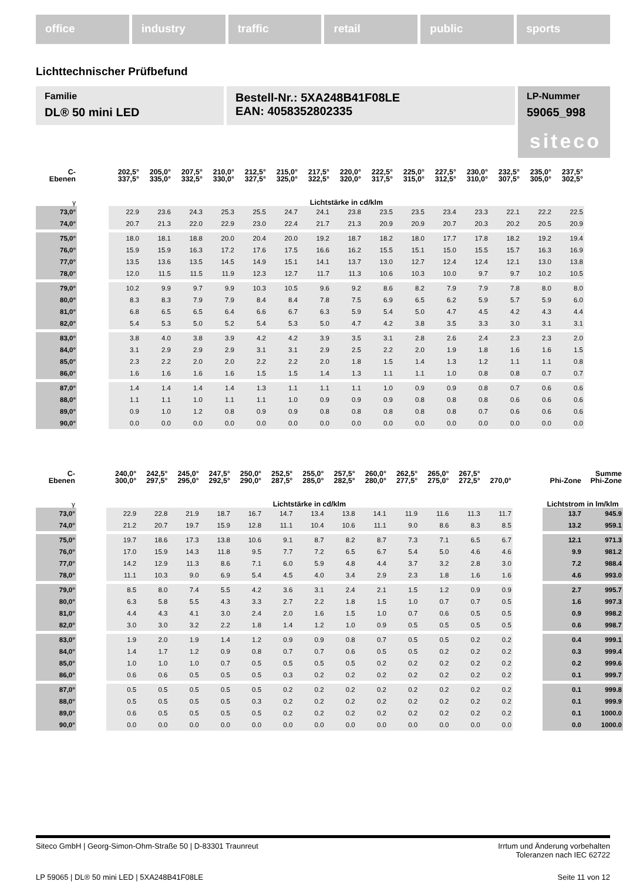office industry traffic retail public sports
Lichttechnischer Prüfbefund
Familie
DL® 50 mini LED
Bestell-Nr.: 5XA248B41F08LE
EAN: 4058352802335
LP-Nummer
59065_998
siteco
| C- Ebenen | | 202,5° 337,5° | 205,0° 335,0° | 207,5° 332,5° | 210,0° 330,0° | 212,5° 327,5° | 215,0° 325,0° | 217,5° 322,5° | 220,0° 320,0° | 222,5° 317,5° | 225,0° 315,0° | 227,5° 312,5° | 230,0° 310,0° | 232,5° 307,5° | 235,0° 305,0° | 237,5° 302,5° |
| --- | --- | --- | --- | --- | --- | --- | --- | --- | --- | --- | --- | --- | --- | --- | --- | --- |
| γ | | Lichtstärke in cd/klm | | | | | | | | | | | | | | |
| 73,0° | | 22.9 | 23.6 | 24.3 | 25.3 | 25.5 | 24.7 | 24.1 | 23.8 | 23.5 | 23.5 | 23.4 | 23.3 | 22.1 | 22.2 | 22.5 |
| 74,0° | | 20.7 | 21.3 | 22.0 | 22.9 | 23.0 | 22.4 | 21.7 | 21.3 | 20.9 | 20.9 | 20.7 | 20.3 | 20.2 | 20.5 | 20.9 |
| 75,0° | | 18.0 | 18.1 | 18.8 | 20.0 | 20.4 | 20.0 | 19.2 | 18.7 | 18.2 | 18.0 | 17.7 | 17.8 | 18.2 | 19.2 | 19.4 |
| 76,0° | | 15.9 | 15.9 | 16.3 | 17.2 | 17.6 | 17.5 | 16.6 | 16.2 | 15.5 | 15.1 | 15.0 | 15.5 | 15.7 | 16.3 | 16.9 |
| 77,0° | | 13.5 | 13.6 | 13.5 | 14.5 | 14.9 | 15.1 | 14.1 | 13.7 | 13.0 | 12.7 | 12.4 | 12.4 | 12.1 | 13.0 | 13.8 |
| 78,0° | | 12.0 | 11.5 | 11.5 | 11.9 | 12.3 | 12.7 | 11.7 | 11.3 | 10.6 | 10.3 | 10.0 | 9.7 | 9.7 | 10.2 | 10.5 |
| 79,0° | | 10.2 | 9.9 | 9.7 | 9.9 | 10.3 | 10.5 | 9.6 | 9.2 | 8.6 | 8.2 | 7.9 | 7.9 | 7.8 | 8.0 | 8.0 |
| 80,0° | | 8.3 | 8.3 | 7.9 | 7.9 | 8.4 | 8.4 | 7.8 | 7.5 | 6.9 | 6.5 | 6.2 | 5.9 | 5.7 | 5.9 | 6.0 |
| 81,0° | | 6.8 | 6.5 | 6.5 | 6.4 | 6.6 | 6.7 | 6.3 | 5.9 | 5.4 | 5.0 | 4.7 | 4.5 | 4.2 | 4.3 | 4.4 |
| 82,0° | | 5.4 | 5.3 | 5.0 | 5.2 | 5.4 | 5.3 | 5.0 | 4.7 | 4.2 | 3.8 | 3.5 | 3.3 | 3.0 | 3.1 | 3.1 |
| 83,0° | | 3.8 | 4.0 | 3.8 | 3.9 | 4.2 | 4.2 | 3.9 | 3.5 | 3.1 | 2.8 | 2.6 | 2.4 | 2.3 | 2.3 | 2.0 |
| 84,0° | | 3.1 | 2.9 | 2.9 | 2.9 | 3.1 | 3.1 | 2.9 | 2.5 | 2.2 | 2.0 | 1.9 | 1.8 | 1.6 | 1.6 | 1.5 |
| 85,0° | | 2.3 | 2.2 | 2.0 | 2.0 | 2.2 | 2.2 | 2.0 | 1.8 | 1.5 | 1.4 | 1.3 | 1.2 | 1.1 | 1.1 | 0.8 |
| 86,0° | | 1.6 | 1.6 | 1.6 | 1.6 | 1.5 | 1.5 | 1.4 | 1.3 | 1.1 | 1.1 | 1.0 | 0.8 | 0.8 | 0.7 | 0.7 |
| 87,0° | | 1.4 | 1.4 | 1.4 | 1.4 | 1.3 | 1.1 | 1.1 | 1.1 | 1.0 | 0.9 | 0.9 | 0.8 | 0.7 | 0.6 | 0.6 |
| 88,0° | | 1.1 | 1.1 | 1.0 | 1.1 | 1.1 | 1.0 | 0.9 | 0.9 | 0.9 | 0.8 | 0.8 | 0.8 | 0.6 | 0.6 | 0.6 |
| 89,0° | | 0.9 | 1.0 | 1.2 | 0.8 | 0.9 | 0.9 | 0.8 | 0.8 | 0.8 | 0.8 | 0.8 | 0.7 | 0.6 | 0.6 | 0.6 |
| 90,0° | | 0.0 | 0.0 | 0.0 | 0.0 | 0.0 | 0.0 | 0.0 | 0.0 | 0.0 | 0.0 | 0.0 | 0.0 | 0.0 | 0.0 | 0.0 |
| C- Ebenen | | 240,0° 300,0° | 242,5° 297,5° | 245,0° 295,0° | 247,5° 292,5° | 250,0° 290,0° | 252,5° 287,5° | 255,0° 285,0° | 257,5° 282,5° | 260,0° 280,0° | 262,5° 277,5° | 265,0° 275,0° | 267,5° 272,5° | 270,0° | | Phi-Zone | Summe Phi-Zone |
| --- | --- | --- | --- | --- | --- | --- | --- | --- | --- | --- | --- | --- | --- | --- | --- | --- | --- |
| γ | | Lichtstärke in cd/klm | | | | | | | | | | | | | | Lichtstrom in lm/klm | |
| 73,0° | | 22.9 | 22.8 | 21.9 | 18.7 | 16.7 | 14.7 | 13.4 | 13.8 | 14.1 | 11.9 | 11.6 | 11.3 | 11.7 | | 13.7 | 945.9 |
| 74,0° | | 21.2 | 20.7 | 19.7 | 15.9 | 12.8 | 11.1 | 10.4 | 10.6 | 11.1 | 9.0 | 8.6 | 8.3 | 8.5 | | 13.2 | 959.1 |
| 75,0° | | 19.7 | 18.6 | 17.3 | 13.8 | 10.6 | 9.1 | 8.7 | 8.2 | 8.7 | 7.3 | 7.1 | 6.5 | 6.7 | | 12.1 | 971.3 |
| 76,0° | | 17.0 | 15.9 | 14.3 | 11.8 | 9.5 | 7.7 | 7.2 | 6.5 | 6.7 | 5.4 | 5.0 | 4.6 | 4.6 | | 9.9 | 981.2 |
| 77,0° | | 14.2 | 12.9 | 11.3 | 8.6 | 7.1 | 6.0 | 5.9 | 4.8 | 4.4 | 3.7 | 3.2 | 2.8 | 3.0 | | 7.2 | 988.4 |
| 78,0° | | 11.1 | 10.3 | 9.0 | 6.9 | 5.4 | 4.5 | 4.0 | 3.4 | 2.9 | 2.3 | 1.8 | 1.6 | 1.6 | | 4.6 | 993.0 |
| 79,0° | | 8.5 | 8.0 | 7.4 | 5.5 | 4.2 | 3.6 | 3.1 | 2.4 | 2.1 | 1.5 | 1.2 | 0.9 | 0.9 | | 2.7 | 995.7 |
| 80,0° | | 6.3 | 5.8 | 5.5 | 4.3 | 3.3 | 2.7 | 2.2 | 1.8 | 1.5 | 1.0 | 0.7 | 0.7 | 0.5 | | 1.6 | 997.3 |
| 81,0° | | 4.4 | 4.3 | 4.1 | 3.0 | 2.4 | 2.0 | 1.6 | 1.5 | 1.0 | 0.7 | 0.6 | 0.5 | 0.5 | | 0.9 | 998.2 |
| 82,0° | | 3.0 | 3.0 | 3.2 | 2.2 | 1.8 | 1.4 | 1.2 | 1.0 | 0.9 | 0.5 | 0.5 | 0.5 | 0.5 | | 0.6 | 998.7 |
| 83,0° | | 1.9 | 2.0 | 1.9 | 1.4 | 1.2 | 0.9 | 0.9 | 0.8 | 0.7 | 0.5 | 0.5 | 0.2 | 0.2 | | 0.4 | 999.1 |
| 84,0° | | 1.4 | 1.7 | 1.2 | 0.9 | 0.8 | 0.7 | 0.7 | 0.6 | 0.5 | 0.5 | 0.2 | 0.2 | 0.2 | | 0.3 | 999.4 |
| 85,0° | | 1.0 | 1.0 | 1.0 | 0.7 | 0.5 | 0.5 | 0.5 | 0.5 | 0.2 | 0.2 | 0.2 | 0.2 | 0.2 | | 0.2 | 999.6 |
| 86,0° | | 0.6 | 0.6 | 0.5 | 0.5 | 0.5 | 0.3 | 0.2 | 0.2 | 0.2 | 0.2 | 0.2 | 0.2 | 0.2 | | 0.1 | 999.7 |
| 87,0° | | 0.5 | 0.5 | 0.5 | 0.5 | 0.5 | 0.2 | 0.2 | 0.2 | 0.2 | 0.2 | 0.2 | 0.2 | 0.2 | | 0.1 | 999.8 |
| 88,0° | | 0.5 | 0.5 | 0.5 | 0.5 | 0.3 | 0.2 | 0.2 | 0.2 | 0.2 | 0.2 | 0.2 | 0.2 | 0.2 | | 0.1 | 999.9 |
| 89,0° | | 0.6 | 0.5 | 0.5 | 0.5 | 0.5 | 0.2 | 0.2 | 0.2 | 0.2 | 0.2 | 0.2 | 0.2 | 0.2 | | 0.1 | 1000.0 |
| 90,0° | | 0.0 | 0.0 | 0.0 | 0.0 | 0.0 | 0.0 | 0.0 | 0.0 | 0.0 | 0.0 | 0.0 | 0.0 | 0.0 | | 0.0 | 1000.0 |
Siteco GmbH | Georg-Simon-Ohm-Straße 50 | D-83301 Traunreut Irrtum und Änderung vorbehalten
Toleranzen nach IEC 62722
LP 59065 | DL® 50 mini LED | 5XA248B41F08LE Seite 11 von 12